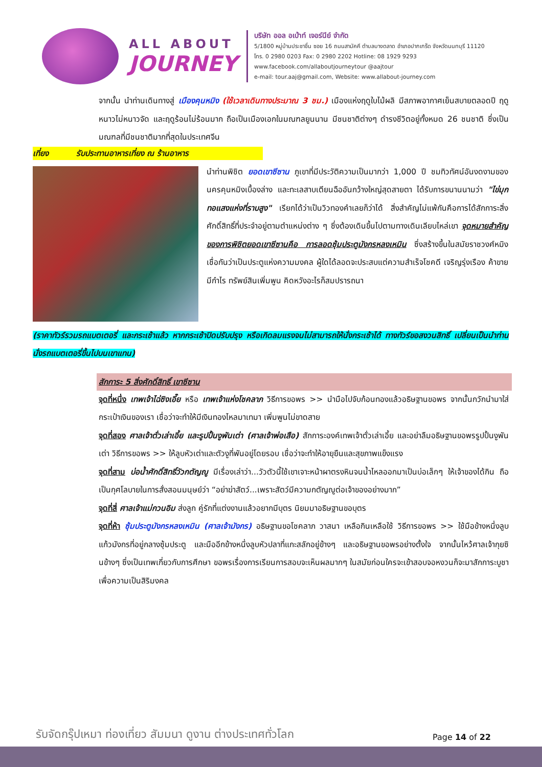ALL ABOUT
JOURNEY
บริษัท ออล อเบ้าท์ เจอร์นีย์ จำกัด
5/1800 หมู่บ้านประชาชื่น ซอย 16 ถนนสามัคคี ตำบลบางตลาด อำเภอปากเกร็ด จังหวัดนนทบุรี 11120
โทร. 0 2980 0203 Fax: 0 2980 2202 Hotline: 08 1929 9293
www.facebook.com/allaboutjourneytour @aajtour
e-mail: tour.aaj@gmail.com, Website: www.allabout-journey.com
จากนั้น นำท่านเดินทางสู่ เมืองคุนหมิง (ใช้เวลาเดินทางประมาณ 3 ชม.) เมืองแห่งฤดูใบไม้ผลิ มีสภาพอากาศเย็นสบายตลอดปี ฤดูหนาวไม่หนาวจัด และฤดูร้อนไม่ร้อนมาก ถือเป็นเมืองเอกในมณฑลยูนนาน มีชนชาติต่างๆ ดำรงชีวิตอยู่ทั้งหมด 26 ชนชาติ ซึ่งเป็นมณฑลที่มีชนชาติมากที่สุดในประเทศจีน
เที่ยง รับประทานอาหารเที่ยง ณ ร้านอาหาร
นำท่านพิชิต ยอดเขาซีซาน ภูเขาที่มีประวัติความเป็นมากว่า 1,000 ปี ชมทิวทัศน์อันงดงามของนครคุนหมิงเบื้องล่าง และทะเลสาบเตียนฉืออันกว้างใหญ่สุดสายตา ได้รับการขนานนามว่า "ไข่มุกทอแสงแห่งที่ราบสูง" เรียกได้ว่าเป็นวิวทองคำเลยก็ว่าได้ สิ่งสำคัญไม่แพ้กันคือการได้สักการะสิ่งศักดิ์สิทธิ์ที่ประจำอยู่ตามตำแหน่งต่าง ๆ ซึ่งต้องเดินขึ้นไปตามทางเดินเลียบไหล่เขา จุดหมายสำคัญของการพิชิตยอดเขาซีซานคือ การลอดซุ้มประตูมังกรหลงเหมิน ซึ่งสร้างขึ้นในสมัยราชวงศ์หมิง เชื่อกันว่าเป็นประตูแห่งความมงคล ผู้ใดได้ลอดจะประสบแต่ความสำเร็จโชคดี เจริญรุ่งเรือง ค้าขายมีกำไร ทรัพย์สินเพิ่มพูน คิดหวังอะไรก็สมปรารถนา
(ราคาทัวร์รวมรถแบตเตอรี่ และกระเช้าแล้ว หากกระเช้าปิดปรับปรุง หรือเกิดลมแรงจนไม่สามารถให้นั่งกระเช้าได้ ทางทัวร์ขอสงวนสิทธิ์ เปลี่ยนเป็นนำท่านนั่งรถแบตเตอรี่ขึ้นไปบนเขาแทน)
สักการะ 5 สิ่งศักดิ์สิทธิ์ เขาซีซาน
จุดที่หนึ่ง เทพเจ้าไฉ่ซิงเอี๊ย หรือ เทพเจ้าแห่งโชคลาภ วิธีการขอพร >> นำมือไปจับก้อนทองแล้วอธิษฐานขอพร จากนั้นกวักนำมาใส่กระเป๋าเงินของเรา เชื่อว่าจะทำให้มีเงินทองไหลมาเทมา เพิ่มพูนไม่ขาดสาย
จุดที่สอง ศาลเจ้าตั่วเล่าเอี้ย และรูปปั้นงูพันเต่า (ศาลเจ้าพ่อเสือ) สักการะองค์เทพเจ้าตั่วเล่าเอี้ย และอย่าลืมอธิษฐานขอพรรูปปั้นงูพันเต่า วิธีการขอพร >> ให้ลูบหัวเต่าและตัวงูที่พันอยู่โดยรอบ เชื่อว่าจะทำให้อายุยืนและสุขภาพแข็งแรง
จุดที่สาม บ่อน้ำศักดิ์สิทธิ์วัวกตัญญู มีเรื่องเล่าว่า...วัวตัวนี้ใช้เขาเจาะหน้าผาตรงหินจนน้ำไหลออกมาเป็นบ่อเล็กๆ ให้เจ้าของได้กิน ถือเป็นกุศโลบายในการสั่งสอนมนุษย์ว่า “อย่าฆ่าสัตว์...เพราะสัตว์มีความกตัญญูต่อเจ้าของอย่างมาก”
จุดที่สี่ ศาลเจ้าแม่กวนอิม ส่งลูก คู่รักที่แต่งงานแล้วอยากมีบุตร นิยมมาอธิษฐานขอบุตร
จุดที่ห้า ซุ้มประตูมังกรหลงเหมิน (ศาลเจ้ามังกร) อธิษฐานขอโชคลาภ วาสนา เหลือกินเหลือใช้ วิธีการขอพร >> ใช้มือข้างหนึ่งลูบแก้วมังกรที่อยู่กลางซุ้มประตู และมืออีกข้างหนึ่งลูบหัวปลาที่แกะสลักอยู่ข้างๆ และอธิษฐานขอพรอย่างตั้งใจ จากนั้นไหว้ศาลเจ้ากุยซินข้างๆ ซึ่งเป็นเทพเกี่ยวกับการศึกษา ขอพรเรื่องการเรียนการสอบจะเห็นผลมากๆ ในสมัยก่อนใครจะเข้าสอบจอหงวนก็จะมาสักการะบูชาเพื่อความเป็นสิริมงคล
รับจัดกรุ๊ปเหมา ท่องเที่ยว สัมมนา ดูงาน ต่างประเทศทั่วโลก
Page 14 of 22